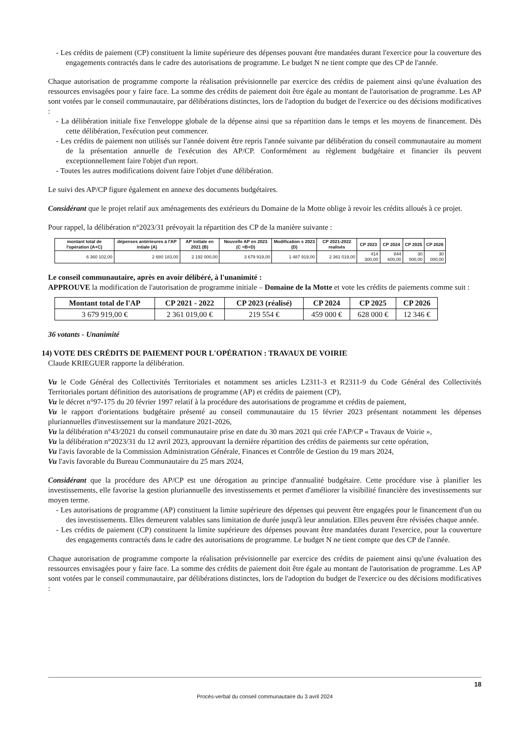- Les crédits de paiement (CP) constituent la limite supérieure des dépenses pouvant être mandatées durant l'exercice pour la couverture des engagements contractés dans le cadre des autorisations de programme. Le budget N ne tient compte que des CP de l'année.
Chaque autorisation de programme comporte la réalisation prévisionnelle par exercice des crédits de paiement ainsi qu'une évaluation des ressources envisagées pour y faire face. La somme des crédits de paiement doit être égale au montant de l'autorisation de programme. Les AP sont votées par le conseil communautaire, par délibérations distinctes, lors de l'adoption du budget de l'exercice ou des décisions modificatives :
- La délibération initiale fixe l'enveloppe globale de la dépense ainsi que sa répartition dans le temps et les moyens de financement. Dès cette délibération, l'exécution peut commencer.
- Les crédits de paiement non utilisés sur l'année doivent être repris l'année suivante par délibération du conseil communautaire au moment de la présentation annuelle de l'exécution des AP/CP. Conformément au règlement budgétaire et financier ils peuvent exceptionnellement faire l'objet d'un report.
- Toutes les autres modifications doivent faire l'objet d'une délibération.
Le suivi des AP/CP figure également en annexe des documents budgétaires.
Considérant que le projet relatif aux aménagements des extérieurs du Domaine de la Motte oblige à revoir les crédits alloués à ce projet.
Pour rappel, la délibération n°2023/31 prévoyait la répartition des CP de la manière suivante :
| montant total de l'opération (A+C) | dépenses antérieures à l'AP intiale (A) | AP initiale en 2021 (B) | Nouvelle AP en 2023 (C =B+D) | Modification s 2023 (D) | CP 2021-2022 realisés | CP 2023 | CP 2024 | CP 2025 | CP 2026 |
| --- | --- | --- | --- | --- | --- | --- | --- | --- | --- |
| 6 360 102,00 | 2 680 183,00 | 2 192 000,00 | 3 679 919,00 | 1 487 919,00 | 2 361 019,00 | 414 300,00 | 844 600,00 | 30 000,00 | 30 000,00 |
Le conseil communautaire, après en avoir délibéré, à l'unanimité :
APPROUVE la modification de l'autorisation de programme initiale – Domaine de la Motte et vote les crédits de paiements comme suit :
| Montant total de l'AP | CP 2021 - 2022 | CP 2023 (réalisé) | CP 2024 | CP 2025 | CP 2026 |
| --- | --- | --- | --- | --- | --- |
| 3 679 919,00 € | 2 361 019,00 € | 219 554 € | 459 000 € | 628 000 € | 12 346 € |
36 votants - Unanimité
14) VOTE DES CRÉDITS DE PAIEMENT POUR L'OPÉRATION : TRAVAUX DE VOIRIE
Claude KRIEGUER rapporte la délibération.
Vu le Code Général des Collectivités Territoriales et notamment ses articles L2311-3 et R2311-9 du Code Général des Collectivités Territoriales portant définition des autorisations de programme (AP) et crédits de paiement (CP),
Vu le décret n°97-175 du 20 février 1997 relatif à la procédure des autorisations de programme et crédits de paiement,
Vu le rapport d'orientations budgétaire présenté au conseil communautaire du 15 février 2023 présentant notamment les dépenses pluriannuelles d'investissement sur la mandature 2021-2026,
Vu la délibération n°43/2021 du conseil communautaire prise en date du 30 mars 2021 qui crée l'AP/CP « Travaux de Voirie »,
Vu la délibération n°2023/31 du 12 avril 2023, approuvant la dernière répartition des crédits de paiements sur cette opération,
Vu l'avis favorable de la Commission Administration Générale, Finances et Contrôle de Gestion du 19 mars 2024,
Vu l'avis favorable du Bureau Communautaire du 25 mars 2024,
Considérant que la procédure des AP/CP est une dérogation au principe d'annualité budgétaire. Cette procédure vise à planifier les investissements, elle favorise la gestion pluriannuelle des investissements et permet d'améliorer la visibilité financière des investissements sur moyen terme.
- Les autorisations de programme (AP) constituent la limite supérieure des dépenses qui peuvent être engagées pour le financement d'un ou des investissements. Elles demeurent valables sans limitation de durée jusqu'à leur annulation. Elles peuvent être révisées chaque année.
- Les crédits de paiement (CP) constituent la limite supérieure des dépenses pouvant être mandatées durant l'exercice, pour la couverture des engagements contractés dans le cadre des autorisations de programme. Le budget N ne tient compte que des CP de l'année.
Chaque autorisation de programme comporte la réalisation prévisionnelle par exercice des crédits de paiement ainsi qu'une évaluation des ressources envisagées pour y faire face. La somme des crédits de paiement doit être égale au montant de l'autorisation de programme. Les AP sont votées par le conseil communautaire, par délibérations distinctes, lors de l'adoption du budget de l'exercice ou des décisions modificatives :
18
Procès-verbal du conseil communautaire du 3 avril 2024